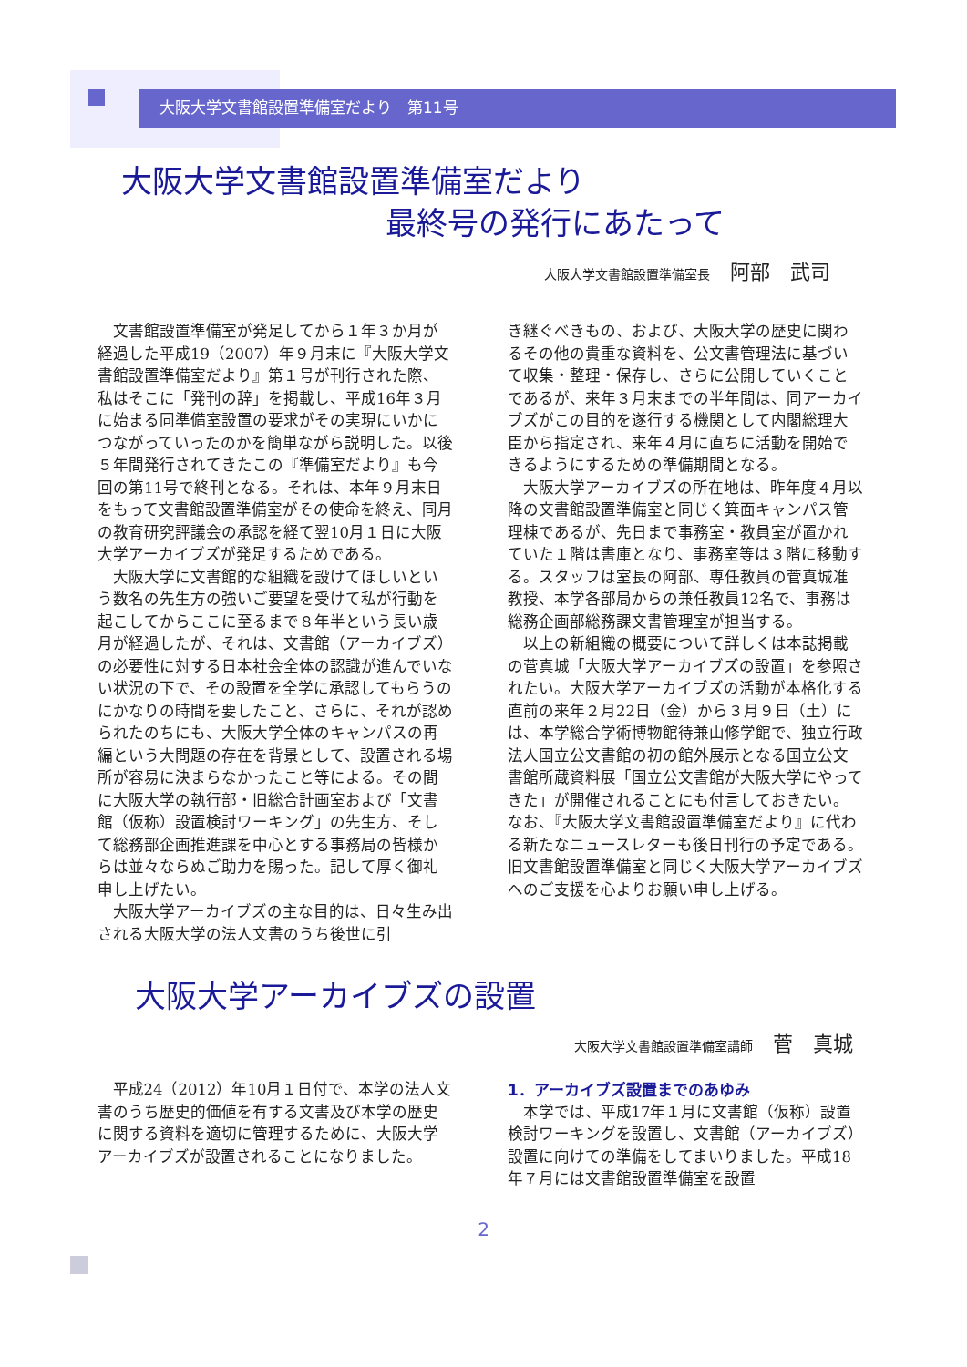大阪大学文書館設置準備室だより　第11号
大阪大学文書館設置準備室だより
最終号の発行にあたって
大阪大学文書館設置準備室長 阿部　武司
文書館設置準備室が発足してから１年３か月が経過した平成19（2007）年９月末に『大阪大学文書館設置準備室だより』第１号が刊行された際、私はそこに「発刊の辞」を掲載し、平成16年３月に始まる同準備室設置の要求がその実現にいかにつながっていったのかを簡単ながら説明した。以後５年間発行されてきたこの『準備室だより』も今回の第11号で終刊となる。それは、本年９月末日をもって文書館設置準備室がその使命を終え、同月の教育研究評議会の承認を経て翌10月１日に大阪大学アーカイブズが発足するためである。
大阪大学に文書館的な組織を設けてほしいという数名の先生方の強いご要望を受けて私が行動を起こしてからここに至るまで８年半という長い歳月が経過したが、それは、文書館（アーカイブズ）の必要性に対する日本社会全体の認識が進んでいない状況の下で、その設置を全学に承認してもらうのにかなりの時間を要したこと、さらに、それが認められたのちにも、大阪大学全体のキャンパスの再編という大問題の存在を背景として、設置される場所が容易に決まらなかったこと等による。その間に大阪大学の執行部・旧総合計画室および「文書館（仮称）設置検討ワーキング」の先生方、そして総務部企画推進課を中心とする事務局の皆様からは並々ならぬご助力を賜った。記して厚く御礼申し上げたい。
大阪大学アーカイブズの主な目的は、日々生み出される大阪大学の法人文書のうち後世に引
き継ぐべきもの、および、大阪大学の歴史に関わるその他の貴重な資料を、公文書管理法に基づいて収集・整理・保存し、さらに公開していくことであるが、来年３月末までの半年間は、同アーカイブズがこの目的を遂行する機関として内閣総理大臣から指定され、来年４月に直ちに活動を開始できるようにするための準備期間となる。
大阪大学アーカイブズの所在地は、昨年度４月以降の文書館設置準備室と同じく箕面キャンパス管理棟であるが、先日まで事務室・教員室が置かれていた１階は書庫となり、事務室等は３階に移動する。スタッフは室長の阿部、専任教員の菅真城准教授、本学各部局からの兼任教員12名で、事務は総務企画部総務課文書管理室が担当する。
以上の新組織の概要について詳しくは本誌掲載の菅真城「大阪大学アーカイブズの設置」を参照されたい。大阪大学アーカイブズの活動が本格化する直前の来年２月22日（金）から３月９日（土）には、本学総合学術博物館待兼山修学館で、独立行政法人国立公文書館の初の館外展示となる国立公文書館所蔵資料展「国立公文書館が大阪大学にやってきた」が開催されることにも付言しておきたい。なお、『大阪大学文書館設置準備室だより』に代わる新たなニュースレターも後日刊行の予定である。旧文書館設置準備室と同じく大阪大学アーカイブズへのご支援を心よりお願い申し上げる。
大阪大学アーカイブズの設置
大阪大学文書館設置準備室講師 菅　真城
平成24（2012）年10月１日付で、本学の法人文書のうち歴史的価値を有する文書及び本学の歴史に関する資料を適切に管理するために、大阪大学アーカイブズが設置されることになりました。
1．アーカイブズ設置までのあゆみ
本学では、平成17年１月に文書館（仮称）設置検討ワーキングを設置し、文書館（アーカイブズ）設置に向けての準備をしてまいりました。平成18年７月には文書館設置準備室を設置
2